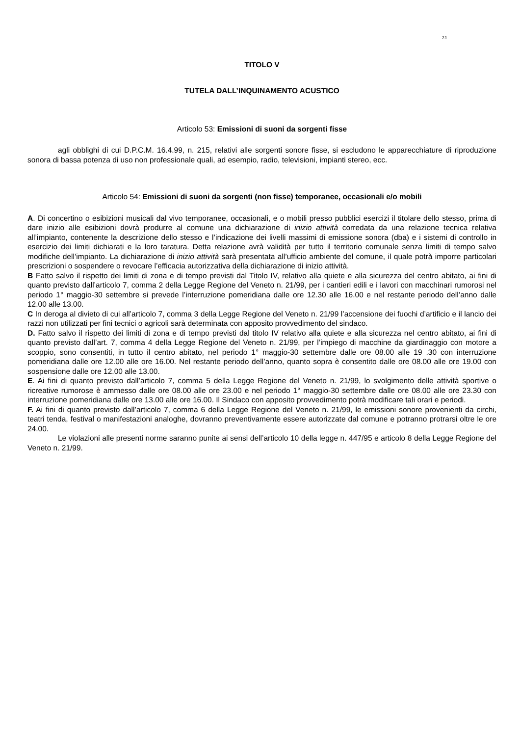21
TITOLO V
TUTELA DALL’INQUINAMENTO ACUSTICO
Articolo 53: Emissioni di suoni da sorgenti fisse
agli obblighi di cui D.P.C.M. 16.4.99, n. 215, relativi alle sorgenti sonore fisse, si escludono le apparecchiature di riproduzione sonora di bassa potenza di uso non professionale quali, ad esempio, radio, televisioni, impianti stereo, ecc.
Articolo 54: Emissioni di suoni da sorgenti (non fisse) temporanee, occasionali e/o mobili
A. Di concertino o esibizioni musicali dal vivo temporanee, occasionali, e o mobili presso pubblici esercizi il titolare dello stesso, prima di dare inizio alle esibizioni dovrà produrre al comune una dichiarazione di inizio attività corredata da una relazione tecnica relativa all’impianto, contenente la descrizione dello stesso e l’indicazione dei livelli massimi di emissione sonora (dba) e i sistemi di controllo in esercizio dei limiti dichiarati e la loro taratura. Detta relazione avrà validità per tutto il territorio comunale senza limiti di tempo salvo modifiche dell’impianto. La dichiarazione di inizio attività sarà presentata all’ufficio ambiente del comune, il quale potrà imporre particolari prescrizioni o sospendere o revocare l’efficacia autorizzativa della dichiarazione di inizio attività.
B Fatto salvo il rispetto dei limiti di zona e di tempo previsti dal Titolo IV, relativo alla quiete e alla sicurezza del centro abitato, ai fini di quanto previsto dall’articolo 7, comma 2 della Legge Regione del Veneto n. 21/99, per i cantieri edili e i lavori con macchinari rumorosi nel periodo 1° maggio-30 settembre si prevede l’interruzione pomeridiana dalle ore 12.30 alle 16.00 e nel restante periodo dell’anno dalle 12.00 alle 13.00.
C In deroga al divieto di cui all’articolo 7, comma 3 della Legge Regione del Veneto n. 21/99 l’accensione dei fuochi d’artificio e il lancio dei razzi non utilizzati per fini tecnici o agricoli sarà determinata con apposito provvedimento del sindaco.
D. Fatto salvo il rispetto dei limiti di zona e di tempo previsti dal titolo IV relativo alla quiete e alla sicurezza nel centro abitato, ai fini di quanto previsto dall’art. 7, comma 4 della Legge Regione del Veneto n. 21/99, per l’impiego di macchine da giardinaggio con motore a scoppio, sono consentiti, in tutto il centro abitato, nel periodo 1° maggio-30 settembre dalle ore 08.00 alle 19 .30 con interruzione pomeridiana dalle ore 12.00 alle ore 16.00. Nel restante periodo dell’anno, quanto sopra è consentito dalle ore 08.00 alle ore 19.00 con sospensione dalle ore 12.00 alle 13.00.
E. Ai fini di quanto previsto dall’articolo 7, comma 5 della Legge Regione del Veneto n. 21/99, lo svolgimento delle attività sportive o ricreative rumorose è ammesso dalle ore 08.00 alle ore 23.00 e nel periodo 1° maggio-30 settembre dalle ore 08.00 alle ore 23.30 con interruzione pomeridiana dalle ore 13.00 alle ore 16.00. Il Sindaco con apposito provvedimento potrà modificare tali orari e periodi.
F. Ai fini di quanto previsto dall’articolo 7, comma 6 della Legge Regione del Veneto n. 21/99, le emissioni sonore provenienti da circhi, teatri tenda, festival o manifestazioni analoghe, dovranno preventivamente essere autorizzate dal comune e potranno protrarsi oltre le ore 24.00.
Le violazioni alle presenti norme saranno punite ai sensi dell’articolo 10 della legge n. 447/95 e articolo 8 della Legge Regione del Veneto n. 21/99.